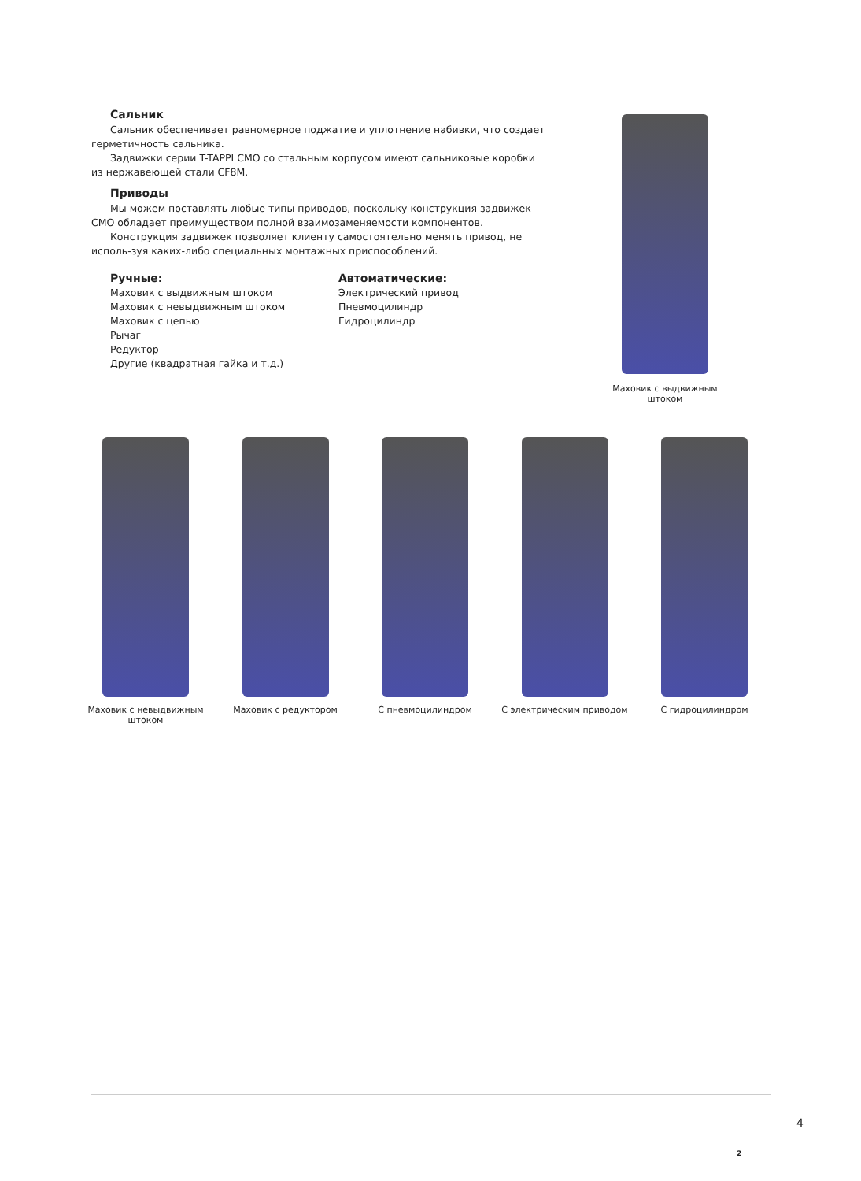Сальник
Сальник обеспечивает равномерное поджатие и уплотнение набивки, что создает герметичность сальника.
Задвижки серии T-TAPPI CMO со стальным корпусом имеют сальниковые коробки из нержавеющей стали CF8M.
Приводы
Мы можем поставлять любые типы приводов, поскольку конструкция задвижек CMO обладает преимуществом полной взаимозаменяемости компонентов.
Конструкция задвижек позволяет клиенту самостоятельно менять привод, не исполь-зуя каких-либо специальных монтажных приспособлений.
Ручные:
Маховик с выдвижным штоком
Маховик с невыдвижным штоком
Маховик с цепью
Рычаг
Редуктор
Другие (квадратная гайка и т.д.)
Автоматические:
Электрический привод
Пневмоцилиндр
Гидроцилиндр
Маховик с выдвижным штоком
Маховик с невыдвижным штоком
Маховик с редуктором
С пневмоцилиндром С электрическим приводом
С гидроцилиндром
4
2